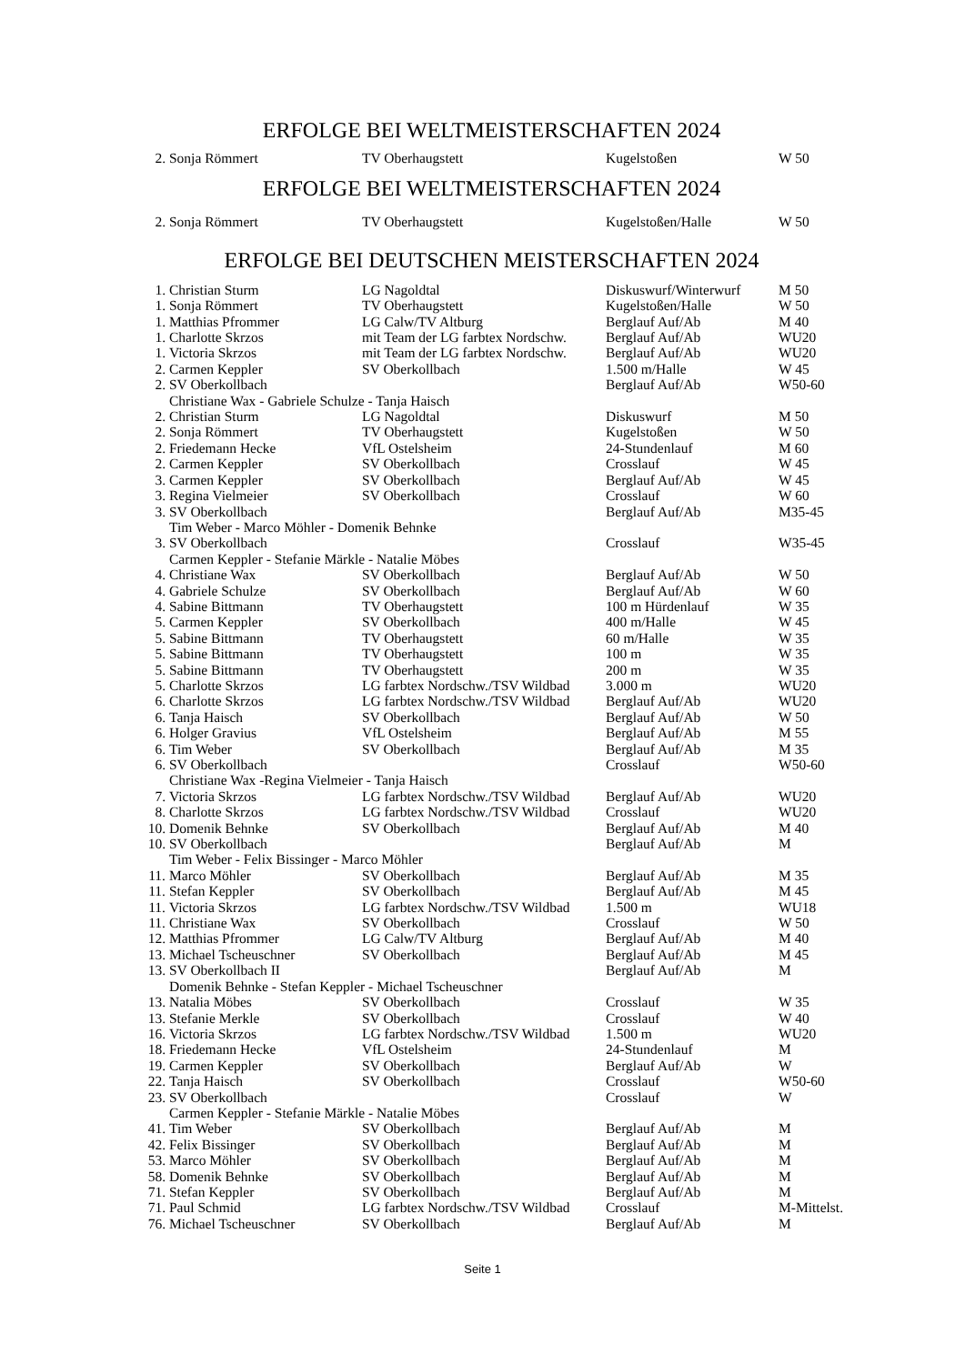ERFOLGE BEI WELTMEISTERSCHAFTEN 2024
| 2. | Sonja Römmert | TV Oberhaugstett | Kugelstoßen | W 50 |
ERFOLGE BEI WELTMEISTERSCHAFTEN 2024
| 2. | Sonja Römmert | TV Oberhaugstett | Kugelstoßen/Halle | W 50 |
ERFOLGE BEI DEUTSCHEN MEISTERSCHAFTEN 2024
| 1. | Christian Sturm | LG Nagoldtal | Diskuswurf/Winterwurf | M 50 |
| 1. | Sonja Römmert | TV Oberhaugstett | Kugelstoßen/Halle | W 50 |
| 1. | Matthias Pfrommer | LG Calw/TV Altburg | Berglauf Auf/Ab | M 40 |
| 1. | Charlotte Skrzos | mit Team der LG farbtex Nordschw. | Berglauf Auf/Ab | WU20 |
| 1. | Victoria Skrzos | mit Team der LG farbtex Nordschw. | Berglauf Auf/Ab | WU20 |
| 2. | Carmen Keppler | SV Oberkollbach | 1.500 m/Halle | W 45 |
| 2. | SV Oberkollbach | | Berglauf Auf/Ab | W50-60 |
| | Christiane Wax - Gabriele Schulze - Tanja Haisch | | | |
| 2. | Christian Sturm | LG Nagoldtal | Diskuswurf | M 50 |
| 2. | Sonja Römmert | TV Oberhaugstett | Kugelstoßen | W 50 |
| 2. | Friedemann Hecke | VfL Ostelsheim | 24-Stundenlauf | M 60 |
| 2. | Carmen Keppler | SV Oberkollbach | Crosslauf | W 45 |
| 3. | Carmen Keppler | SV Oberkollbach | Berglauf Auf/Ab | W 45 |
| 3. | Regina Vielmeier | SV Oberkollbach | Crosslauf | W 60 |
| 3. | SV Oberkollbach | | Berglauf Auf/Ab | M35-45 |
| | Tim Weber - Marco Möhler - Domenik Behnke | | | |
| 3. | SV Oberkollbach | | Crosslauf | W35-45 |
| | Carmen Keppler - Stefanie Märkle - Natalie Möbes | | | |
| 4. | Christiane Wax | SV Oberkollbach | Berglauf Auf/Ab | W 50 |
| 4. | Gabriele Schulze | SV Oberkollbach | Berglauf Auf/Ab | W 60 |
| 4. | Sabine Bittmann | TV Oberhaugstett | 100 m Hürdenlauf | W 35 |
| 5. | Carmen Keppler | SV Oberkollbach | 400 m/Halle | W 45 |
| 5. | Sabine Bittmann | TV Oberhaugstett | 60 m/Halle | W 35 |
| 5. | Sabine Bittmann | TV Oberhaugstett | 100 m | W 35 |
| 5. | Sabine Bittmann | TV Oberhaugstett | 200 m | W 35 |
| 5. | Charlotte Skrzos | LG farbtex Nordschw./TSV Wildbad | 3.000 m | WU20 |
| 6. | Charlotte Skrzos | LG farbtex Nordschw./TSV Wildbad | Berglauf Auf/Ab | WU20 |
| 6. | Tanja Haisch | SV Oberkollbach | Berglauf Auf/Ab | W 50 |
| 6. | Holger Gravius | VfL Ostelsheim | Berglauf Auf/Ab | M 55 |
| 6. | Tim Weber | SV Oberkollbach | Berglauf Auf/Ab | M 35 |
| 6. | SV Oberkollbach | | Crosslauf | W50-60 |
| | Christiane Wax -Regina Vielmeier - Tanja Haisch | | | |
| 7. | Victoria Skrzos | LG farbtex Nordschw./TSV Wildbad | Berglauf Auf/Ab | WU20 |
| 8. | Charlotte Skrzos | LG farbtex Nordschw./TSV Wildbad | Crosslauf | WU20 |
| 10. | Domenik Behnke | SV Oberkollbach | Berglauf Auf/Ab | M 40 |
| 10. | SV Oberkollbach | | Berglauf Auf/Ab | M |
| | Tim Weber - Felix Bissinger - Marco Möhler | | | |
| 11. | Marco Möhler | SV Oberkollbach | Berglauf Auf/Ab | M 35 |
| 11. | Stefan Keppler | SV Oberkollbach | Berglauf Auf/Ab | M 45 |
| 11. | Victoria Skrzos | LG farbtex Nordschw./TSV Wildbad | 1.500 m | WU18 |
| 11. | Christiane Wax | SV Oberkollbach | Crosslauf | W 50 |
| 12. | Matthias Pfrommer | LG Calw/TV Altburg | Berglauf Auf/Ab | M 40 |
| 13. | Michael Tscheuschner | SV Oberkollbach | Berglauf Auf/Ab | M 45 |
| 13. | SV Oberkollbach II | | Berglauf Auf/Ab | M |
| | Domenik Behnke - Stefan Keppler - Michael Tscheuschner | | | |
| 13. | Natalia Möbes | SV Oberkollbach | Crosslauf | W 35 |
| 13. | Stefanie Merkle | SV Oberkollbach | Crosslauf | W 40 |
| 16. | Victoria Skrzos | LG farbtex Nordschw./TSV Wildbad | 1.500 m | WU20 |
| 18. | Friedemann Hecke | VfL Ostelsheim | 24-Stundenlauf | M |
| 19. | Carmen Keppler | SV Oberkollbach | Berglauf Auf/Ab | W |
| 22. | Tanja Haisch | SV Oberkollbach | Crosslauf | W50-60 |
| 23. | SV Oberkollbach | | Crosslauf | W |
| | Carmen Keppler - Stefanie Märkle - Natalie Möbes | | | |
| 41. | Tim Weber | SV Oberkollbach | Berglauf Auf/Ab | M |
| 42. | Felix Bissinger | SV Oberkollbach | Berglauf Auf/Ab | M |
| 53. | Marco Möhler | SV Oberkollbach | Berglauf Auf/Ab | M |
| 58. | Domenik Behnke | SV Oberkollbach | Berglauf Auf/Ab | M |
| 71. | Stefan Keppler | SV Oberkollbach | Berglauf Auf/Ab | M |
| 71. | Paul Schmid | LG farbtex Nordschw./TSV Wildbad | Crosslauf | M-Mittelst. |
| 76. | Michael Tscheuschner | SV Oberkollbach | Berglauf Auf/Ab | M |
Seite 1